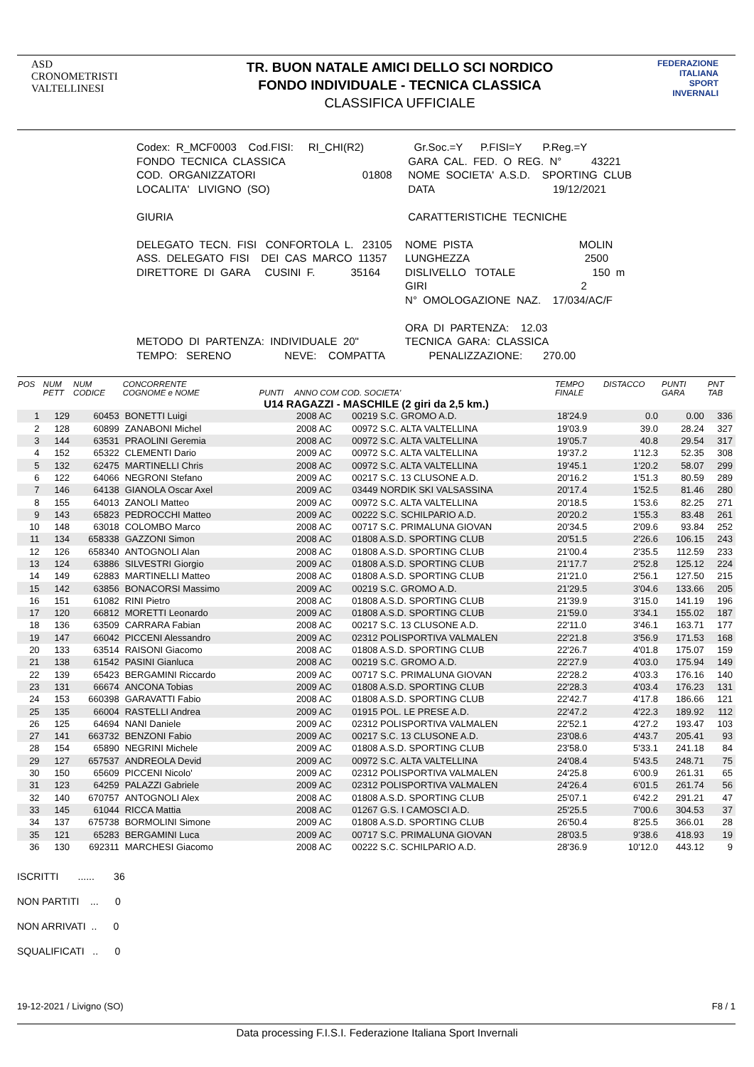ASD
CRONOMETRISTI
VALTELLINESI
TR. BUON NATALE AMICI DELLO SCI NORDICO
FONDO INDIVIDUALE - TECNICA CLASSICA
CLASSIFICA UFFICIALE
FEDERAZIONE
ITALIANA
SPORT
INVERNALI
| Codex: R_MCF0003 Cod.FISI: RI_CHI(R2) | Gr.Soc.=Y P.FISI=Y P.Reg.=Y |
| FONDO TECNICA CLASSICA | GARA CAL. FED. O REG. N° 43221 |
| COD. ORGANIZZATORI 01808 | NOME SOCIETA' A.S.D. SPORTING CLUB |
| LOCALITA' LIVIGNO (SO) | DATA 19/12/2021 |
| GIURIA | CARATTERISTICHE TECNICHE |
| DELEGATO TECN. FISI CONFORTOLA L. 23105 | NOME PISTA MOLIN |
| ASS. DELEGATO FISI DEI CAS MARCO 11357 | LUNGHEZZA 2500 |
| DIRETTORE DI GARA CUSINI F. 35164 | DISLIVELLO TOTALE 150 m |
| | GIRI 2 |
| | N° OMOLOGAZIONE NAZ. 17/034/AC/F |
| | ORA DI PARTENZA: 12.03 |
| METODO DI PARTENZA: INDIVIDUALE 20" | TECNICA GARA: CLASSICA |
| TEMPO: SERENO NEVE: COMPATTA | PENALIZZAZIONE: 270.00 |
| POS | NUM PETT | NUM CODICE | CONCORRENTE COGNOME e NOME | PUNTI | ANNO COM COD. SOCIETA' | | TEMPO FINALE | DISTACCO | PUNTI GARA | PNT TAB |
| --- | --- | --- | --- | --- | --- | --- | --- | --- | --- | --- |
| U14 RAGAZZI - MASCHILE (2 giri da 2,5 km.) | | | | | | | | | | |
| 1 | 129 | 60453 | BONETTI Luigi | | 2008 AC | 00219 S.C. GROMO A.D. | 18'24.9 | 0.0 | 0.00 | 336 |
| 2 | 128 | 60899 | ZANABONI Michel | | 2008 AC | 00972 S.C. ALTA VALTELLINA | 19'03.9 | 39.0 | 28.24 | 327 |
| 3 | 144 | 63531 | PRAOLINI Geremia | | 2008 AC | 00972 S.C. ALTA VALTELLINA | 19'05.7 | 40.8 | 29.54 | 317 |
| 4 | 152 | 65322 | CLEMENTI Dario | | 2009 AC | 00972 S.C. ALTA VALTELLINA | 19'37.2 | 1'12.3 | 52.35 | 308 |
| 5 | 132 | 62475 | MARTINELLI Chris | | 2008 AC | 00972 S.C. ALTA VALTELLINA | 19'45.1 | 1'20.2 | 58.07 | 299 |
| 6 | 122 | 64066 | NEGRONI Stefano | | 2009 AC | 00217 S.C. 13 CLUSONE A.D. | 20'16.2 | 1'51.3 | 80.59 | 289 |
| 7 | 146 | 64138 | GIANOLA Oscar Axel | | 2009 AC | 03449 NORDIK SKI VALSASSINA | 20'17.4 | 1'52.5 | 81.46 | 280 |
| 8 | 155 | 64013 | ZANOLI Matteo | | 2009 AC | 00972 S.C. ALTA VALTELLINA | 20'18.5 | 1'53.6 | 82.25 | 271 |
| 9 | 143 | 65823 | PEDROCCHI Matteo | | 2009 AC | 00222 S.C. SCHILPARIO A.D. | 20'20.2 | 1'55.3 | 83.48 | 261 |
| 10 | 148 | 63018 | COLOMBO Marco | | 2008 AC | 00717 S.C. PRIMALUNA GIOVAN | 20'34.5 | 2'09.6 | 93.84 | 252 |
| 11 | 134 | 658338 | GAZZONI Simon | | 2008 AC | 01808 A.S.D. SPORTING CLUB | 20'51.5 | 2'26.6 | 106.15 | 243 |
| 12 | 126 | 658340 | ANTOGNOLI Alan | | 2008 AC | 01808 A.S.D. SPORTING CLUB | 21'00.4 | 2'35.5 | 112.59 | 233 |
| 13 | 124 | 63886 | SILVESTRI Giorgio | | 2009 AC | 01808 A.S.D. SPORTING CLUB | 21'17.7 | 2'52.8 | 125.12 | 224 |
| 14 | 149 | 62883 | MARTINELLI Matteo | | 2008 AC | 01808 A.S.D. SPORTING CLUB | 21'21.0 | 2'56.1 | 127.50 | 215 |
| 15 | 142 | 63856 | BONACORSI Massimo | | 2009 AC | 00219 S.C. GROMO A.D. | 21'29.5 | 3'04.6 | 133.66 | 205 |
| 16 | 151 | 61082 | RINI Pietro | | 2008 AC | 01808 A.S.D. SPORTING CLUB | 21'39.9 | 3'15.0 | 141.19 | 196 |
| 17 | 120 | 66812 | MORETTI Leonardo | | 2009 AC | 01808 A.S.D. SPORTING CLUB | 21'59.0 | 3'34.1 | 155.02 | 187 |
| 18 | 136 | 63509 | CARRARA Fabian | | 2008 AC | 00217 S.C. 13 CLUSONE A.D. | 22'11.0 | 3'46.1 | 163.71 | 177 |
| 19 | 147 | 66042 | PICCENI Alessandro | | 2009 AC | 02312 POLISPORTIVA VALMALEN | 22'21.8 | 3'56.9 | 171.53 | 168 |
| 20 | 133 | 63514 | RAISONI Giacomo | | 2008 AC | 01808 A.S.D. SPORTING CLUB | 22'26.7 | 4'01.8 | 175.07 | 159 |
| 21 | 138 | 61542 | PASINI Gianluca | | 2008 AC | 00219 S.C. GROMO A.D. | 22'27.9 | 4'03.0 | 175.94 | 149 |
| 22 | 139 | 65423 | BERGAMINI Riccardo | | 2009 AC | 00717 S.C. PRIMALUNA GIOVAN | 22'28.2 | 4'03.3 | 176.16 | 140 |
| 23 | 131 | 66674 | ANCONA Tobias | | 2009 AC | 01808 A.S.D. SPORTING CLUB | 22'28.3 | 4'03.4 | 176.23 | 131 |
| 24 | 153 | 660398 | GARAVATTI Fabio | | 2008 AC | 01808 A.S.D. SPORTING CLUB | 22'42.7 | 4'17.8 | 186.66 | 121 |
| 25 | 135 | 66004 | RASTELLI Andrea | | 2009 AC | 01915 POL. LE PRESE A.D. | 22'47.2 | 4'22.3 | 189.92 | 112 |
| 26 | 125 | 64694 | NANI Daniele | | 2009 AC | 02312 POLISPORTIVA VALMALEN | 22'52.1 | 4'27.2 | 193.47 | 103 |
| 27 | 141 | 663732 | BENZONI Fabio | | 2009 AC | 00217 S.C. 13 CLUSONE A.D. | 23'08.6 | 4'43.7 | 205.41 | 93 |
| 28 | 154 | 65890 | NEGRINI Michele | | 2009 AC | 01808 A.S.D. SPORTING CLUB | 23'58.0 | 5'33.1 | 241.18 | 84 |
| 29 | 127 | 657537 | ANDREOLA Devid | | 2009 AC | 00972 S.C. ALTA VALTELLINA | 24'08.4 | 5'43.5 | 248.71 | 75 |
| 30 | 150 | 65609 | PICCENI Nicolo' | | 2009 AC | 02312 POLISPORTIVA VALMALEN | 24'25.8 | 6'00.9 | 261.31 | 65 |
| 31 | 123 | 64259 | PALAZZI Gabriele | | 2009 AC | 02312 POLISPORTIVA VALMALEN | 24'26.4 | 6'01.5 | 261.74 | 56 |
| 32 | 140 | 670757 | ANTOGNOLI Alex | | 2008 AC | 01808 A.S.D. SPORTING CLUB | 25'07.1 | 6'42.2 | 291.21 | 47 |
| 33 | 145 | 61044 | RICCA Mattia | | 2008 AC | 01267 G.S. I CAMOSCI A.D. | 25'25.5 | 7'00.6 | 304.53 | 37 |
| 34 | 137 | 675738 | BORMOLINI Simone | | 2009 AC | 01808 A.S.D. SPORTING CLUB | 26'50.4 | 8'25.5 | 366.01 | 28 |
| 35 | 121 | 65283 | BERGAMINI Luca | | 2009 AC | 00717 S.C. PRIMALUNA GIOVAN | 28'03.5 | 9'38.6 | 418.93 | 19 |
| 36 | 130 | 692311 | MARCHESI Giacomo | | 2008 AC | 00222 S.C. SCHILPARIO A.D. | 28'36.9 | 10'12.0 | 443.12 | 9 |
ISCRITTI ...... 36
NON PARTITI ... 0
NON ARRIVATI .. 0
SQUALIFICATI .. 0
19-12-2021 / Livigno (SO) F8 / 1
Data processing F.I.S.I. Federazione Italiana Sport Invernali